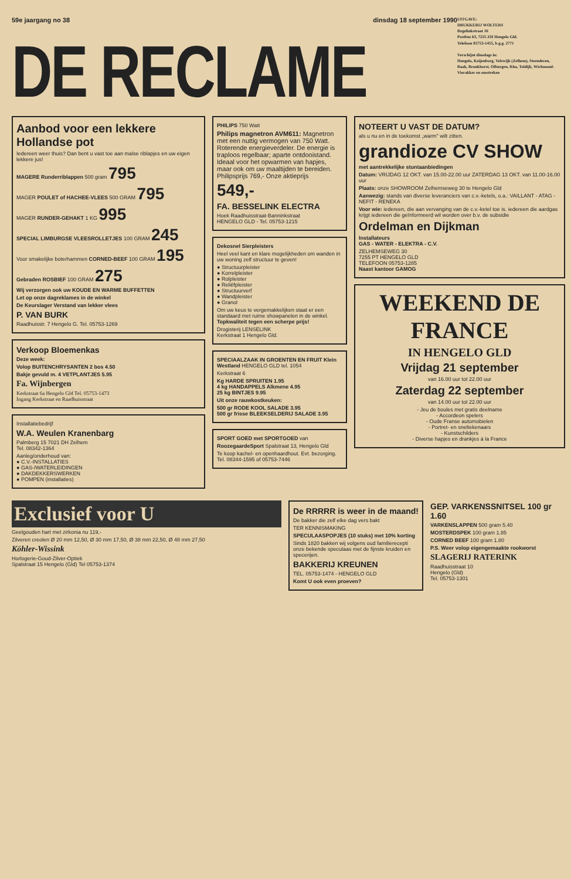59e jaargang no 38 dinsdag 18 september 1990
DE RECLAME
UITGAVE:
DRUKKERIJ WOLTERS
Regelinkstraat 16
Postbus 63, 7255 ZH Hengelo Gld.
Telefoon 05753-1455, b.g.g. 2771
Verschijnt dinsdags in:
Hengelo, Keijenborg, Velswijk (Zelhem), Steenderen, Baak, Bronkhorst, Olburgen, Rha, Toldijk, Wichmond-Vierakker en omstreken
Aanbod voor een lekkere Hollandse pot
Iedereen weer thuis? Dan bent u vast toe aan malse riblapjes en uw eigen lekkere jus!
MAGERE Runderriblappen 500 gram 795
MAGER POULET of HACHEE-VLEES 500 GRAM 795
MAGER RUNDER-GEHAKT 1 KG 995
SPECIAL LIMBURGSE VLEESROLLETJES 100 GRAM 245
Voor smakelijke boterhammen CORNED-BEEF 100 GRAM 195
Gebraden ROSBIEF 100 GRAM 275
Wij verzorgen ook uw KOUDE EN WARME BUFFETTEN
Let op onze dagreklames in de winkel
De Keurslager Verstand van lekker vlees
P. VAN BURK
Raadhuisstr. 7 Hengelo G. Tel. 05753-1269
Verkoop Bloemenkas
Deze week:
Volop BUITENCHRYSANTEN 2 bos 4.50
Bakje gevuld m. 4 VETPLANTJES 5.95
Fa. Wijnbergen
Kerkstraat 6a Hengelo Gld Tel. 05753-1473
Ingang Kerkstraat en Raadhuisstraat
Installatiebedrijf
W.A. Weulen Kranenbarg
Palmberg 15 7021 DH Zelhem
Tel. 08342-1364
Aanleg/onderhoud van:
● C.V.-INSTALLATIES
● GAS-/WATERLEIDINGEN
● DAKDEKKERSWERKEN
● POMPEN (installaties)
PHILIPS 750 Watt
Philips magnetron AVM611: Magnetron met een nuttig vermogen van 750 Watt. Roterende energieverdeler. De energie is traploos regelbaar; aparte ontdooistand. Ideaal voor het opwarmen van hapjes, maar ook om uw maaltijden te bereiden. Philipsprijs 769,- Onze aktieprijs
549,-
FA. BESSELINK ELECTRA
Hoek Raadhuisstraat-Banninkstraat
HENGELO GLD - Tel. 05753-1215
Dekosnel Sierpleisters
Heel veel kant en klare mogelijkheden om wanden in uw woning zelf structuur te geven!
● Structuurpleister
● Korrelpleister
● Rolpleister
● Reliëfpleister
● Structuurverf
● Wandpleister
● Granol
Om uw keus te vergemakkelijken staat er een standaard met ruime showpanelen in de winkel. Topkwaliteit tegen een scherpe prijs!
Drogisterij LENSELINK
Kerkstraat 1 Hengelo Gld.
SPECIAALZAAK IN GROENTEN EN FRUIT Klein Westland HENGELO GLD tel. 1054
Kerkstraat 6
Kg HARDE SPRUITEN 1.95
4 kg HANDAPPELS Alkmene 4.95
25 kg BINTJES 9.95
Uit onze rauwkostkeuken:
500 gr RODE KOOL SALADE 3.95
500 gr frisse BLEEKSELDERIJ SALADE 3.95
SPORT GOED met SPORTGOED van
RoozegaardeSport Spalstraat 13, Hengelo Gld
Te koop kachel- en openhaardhout. Evt. bezorging. Tel. 08344-1595 of 05753-7446
NOTEERT U VAST DE DATUM?
als u nu en in de toekomst „warm" wilt zitten.
grandioze CV SHOW
met aantrekkelijke stuntaanbiedingen
Datum: VRIJDAG 12 OKT. van 15.00-22.00 uur ZATERDAG 13 OKT. van 11.00-16.00 uur
Plaats: onze SHOWROOM Zelhemseweg 30 te Hengelo Gld
Aanwezig: stands van diverse leveranciers van c.v.-ketels, o.a.: VAILLANT - ATAG - NEFIT - RENEKA
Voor wie: iedereen, die aan vervanging van de c.v.-ketel toe is. iedereen die aardgas krijgt iedereen die geïnformeerd wil worden over b.v. de subsidie
Ordelman en Dijkman
Installateurs
GAS - WATER - ELEKTRA - C.V.
ZELHEMSEWEG 30
7255 PT HENGELO GLD
TELEFOON 05753-1285
Naast kantoor GAMOG
WEEKEND DE FRANCE
IN HENGELO GLD
Vrijdag 21 september
van 16.00 uur tot 22.00 uur
Zaterdag 22 september
van 14.00 uur tot 22.00 uur
- Jeu de boules met gratis deelname
- Accordeon spelers
- Oude Franse automobielen
- Portret- en sneltekenaars
- Kunstschilders
- Diverse hapjes en drankjes à la France
Exclusief voor U
Geelgouden hart met zirkonia nu 119,-
Zilveren creolen Ø 20 mm 12,50, Ø 30 mm 17,50, Ø 38 mm 22,50, Ø 48 mm 27,50
Köhler-Wissink
Horlogerie-Goud-Zilver-Optiek
Spalstraat 15 Hengelo (Gld) Tel 05753-1374
De RRRRR is weer in de maand!
De bakker die zelf elke dag vers bakt
TER KENNISMAKING
SPECULAASPOPJES (10 stuks) met 10% korting
Sinds 1820 bakken wij volgens oud familierecepti onze bekende speculaas met de fijnste kruiden en specerijen.
BAKKERIJ KREUNEN
TEL. 05753-1474 - HENGELO GLD
Komt U ook even proeven?
GEP. VARKENSSNITSEL 100 gr 1.60
VARKENSLAPPEN 500 gram 5.40
MOSTERDSPEK 100 gram 1.85
CORNED BEEF 100 gram 1.80
P.S. Weer volop eigengemaakte rookworst
SLAGERIJ RATERINK
Raadhuisstraat 10
Hengelo (Gld)
Tel. 05753-1301